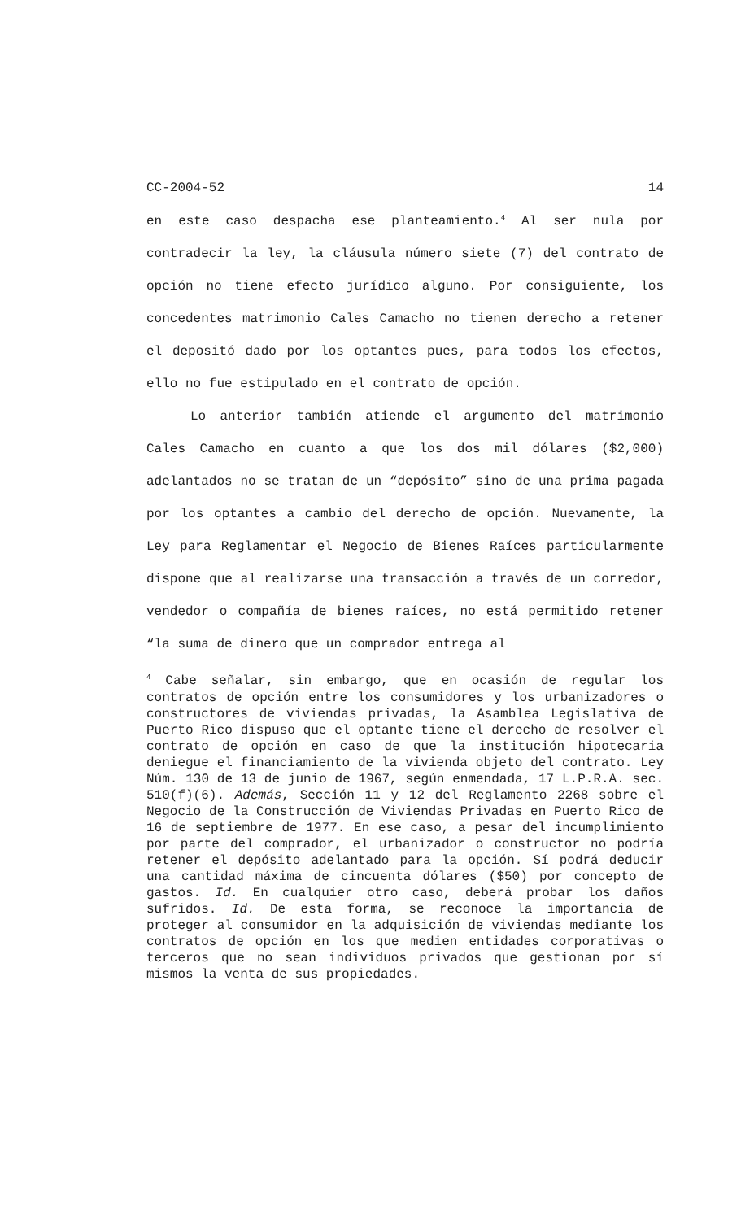CC-2004-52 14
en este caso despacha ese planteamiento.<sup>4</sup> Al ser nula por contradecir la ley, la cláusula número siete (7) del contrato de opción no tiene efecto jurídico alguno. Por consiguiente, los concedentes matrimonio Cales Camacho no tienen derecho a retener el depositó dado por los optantes pues, para todos los efectos, ello no fue estipulado en el contrato de opción.
Lo anterior también atiende el argumento del matrimonio Cales Camacho en cuanto a que los dos mil dólares ($2,000) adelantados no se tratan de un “depósito” sino de una prima pagada por los optantes a cambio del derecho de opción. Nuevamente, la Ley para Reglamentar el Negocio de Bienes Raíces particularmente dispone que al realizarse una transacción a través de un corredor, vendedor o compañía de bienes raíces, no está permitido retener “la suma de dinero que un comprador entrega al
<sup>4</sup> Cabe señalar, sin embargo, que en ocasión de regular los contratos de opción entre los consumidores y los urbanizadores o constructores de viviendas privadas, la Asamblea Legislativa de Puerto Rico dispuso que el optante tiene el derecho de resolver el contrato de opción en caso de que la institución hipotecaria deniegue el financiamiento de la vivienda objeto del contrato. Ley Núm. 130 de 13 de junio de 1967, según enmendada, 17 L.P.R.A. sec. 510(f)(6). Además, Sección 11 y 12 del Reglamento 2268 sobre el Negocio de la Construcción de Viviendas Privadas en Puerto Rico de 16 de septiembre de 1977. En ese caso, a pesar del incumplimiento por parte del comprador, el urbanizador o constructor no podría retener el depósito adelantado para la opción. Sí podrá deducir una cantidad máxima de cincuenta dólares ($50) por concepto de gastos. Id. En cualquier otro caso, deberá probar los daños sufridos. Id. De esta forma, se reconoce la importancia de proteger al consumidor en la adquisición de viviendas mediante los contratos de opción en los que medien entidades corporativas o terceros que no sean individuos privados que gestionan por sí mismos la venta de sus propiedades.